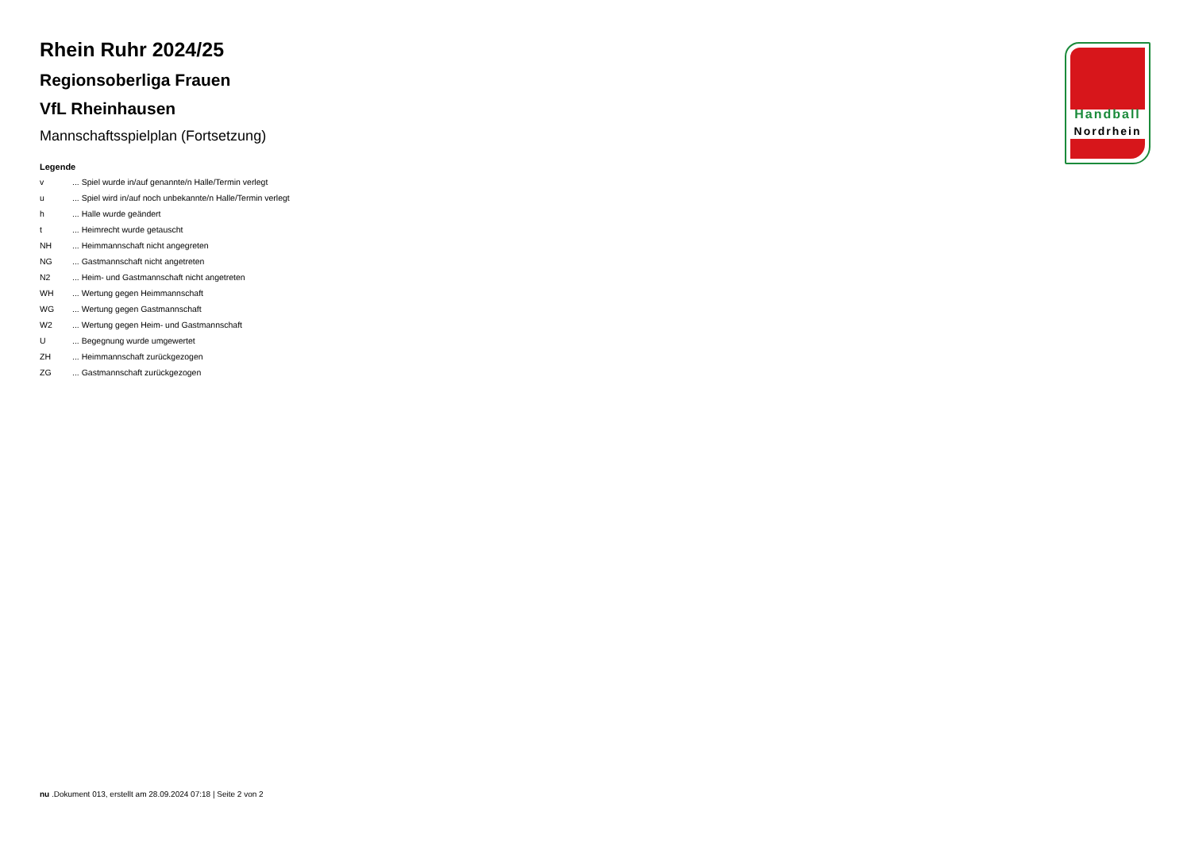Rhein Ruhr 2024/25
Regionsoberliga Frauen
VfL Rheinhausen
Mannschaftsspielplan (Fortsetzung)
Legende
| v | ... Spiel wurde in/auf genannte/n Halle/Termin verlegt |
| u | ... Spiel wird in/auf noch unbekannte/n Halle/Termin verlegt |
| h | ... Halle wurde geändert |
| t | ... Heimrecht wurde getauscht |
| NH | ... Heimmannschaft nicht angegreten |
| NG | ... Gastmannschaft nicht angetreten |
| N2 | ... Heim- und Gastmannschaft nicht angetreten |
| WH | ... Wertung gegen Heimmannschaft |
| WG | ... Wertung gegen Gastmannschaft |
| W2 | ... Wertung gegen Heim- und Gastmannschaft |
| U | ... Begegnung wurde umgewertet |
| ZH | ... Heimmannschaft zurückgezogen |
| ZG | ... Gastmannschaft zurückgezogen |
Handball
Nordrhein
nu .Dokument 013, erstellt am 28.09.2024 07:18 | Seite 2 von 2